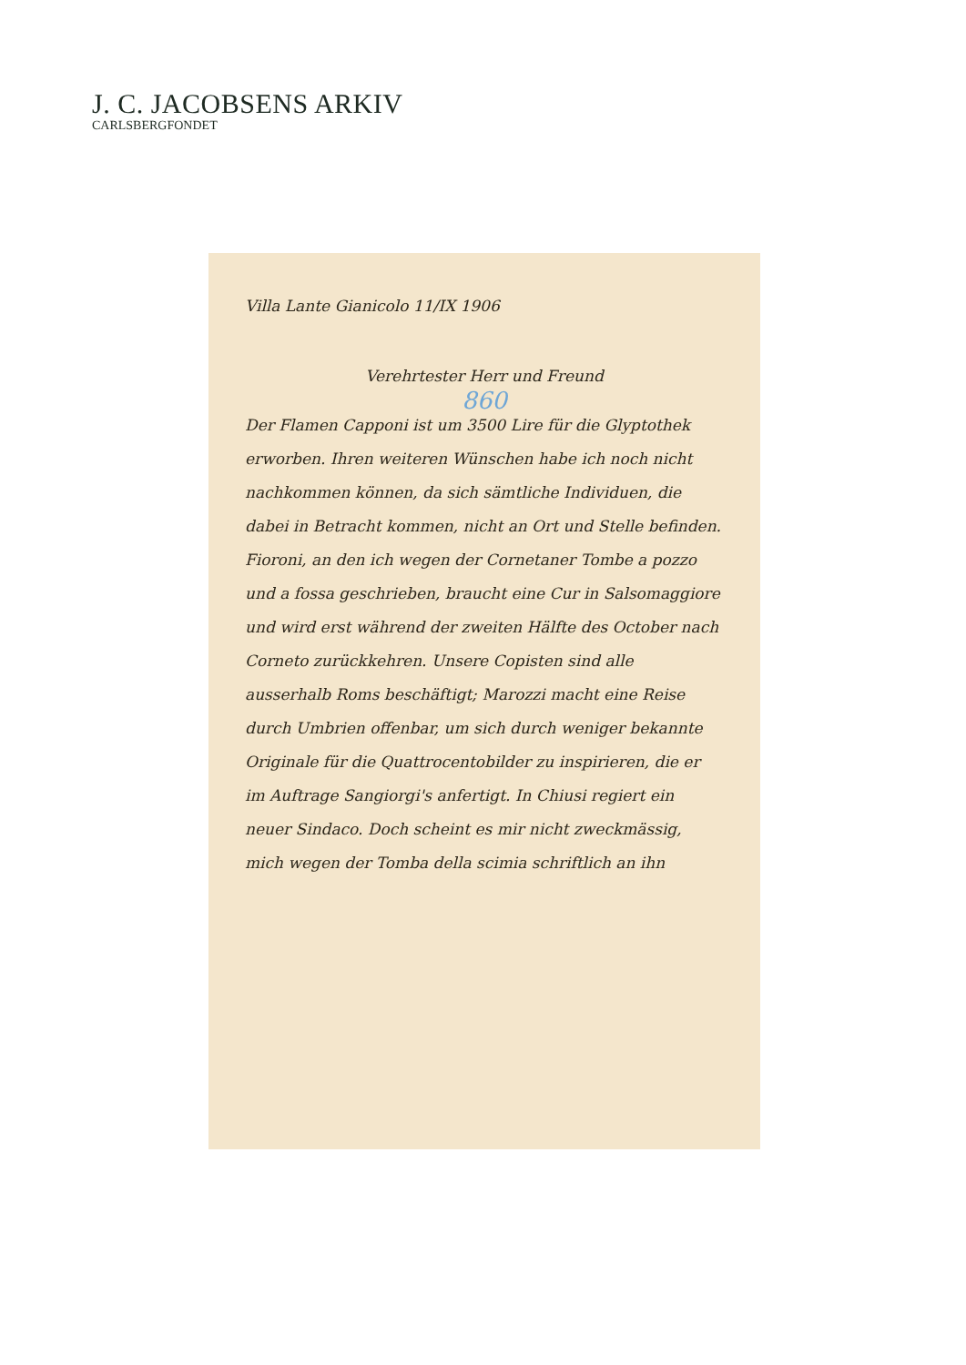J. C. JACOBSENS ARKIV
CARLSBERGFONDET
Villa Lante Gianicolo 11/IX 1906
Verehrtester Herr und Freund
860
Der Flamen Capponi ist um 3500 Lire für die Glyptothek erworben. Ihren weiteren Wünschen habe ich noch nicht nachkommen können, da sich sämtliche Individuen, die dabei in Betracht kommen, nicht an Ort und Stelle befinden. Fioroni, an den ich wegen der Cornetaner Tombe a pozzo und a fossa geschrieben, braucht eine Cur in Salsomaggiore und wird erst während der zweiten Hälfte des October nach Corneto zurückkehren. Unsere Copisten sind alle ausserhalb Roms beschäftigt; Marozzi macht eine Reise durch Umbrien offenbar, um sich durch weniger bekannte Originale für die Quattrocentobilder zu inspirieren, die er im Auftrage Sangiorgi's anfertigt. In Chiusi regiert ein neuer Sindaco. Doch scheint es mir nicht zweckmässig, mich wegen der Tomba della scimia schriftlich an ihn